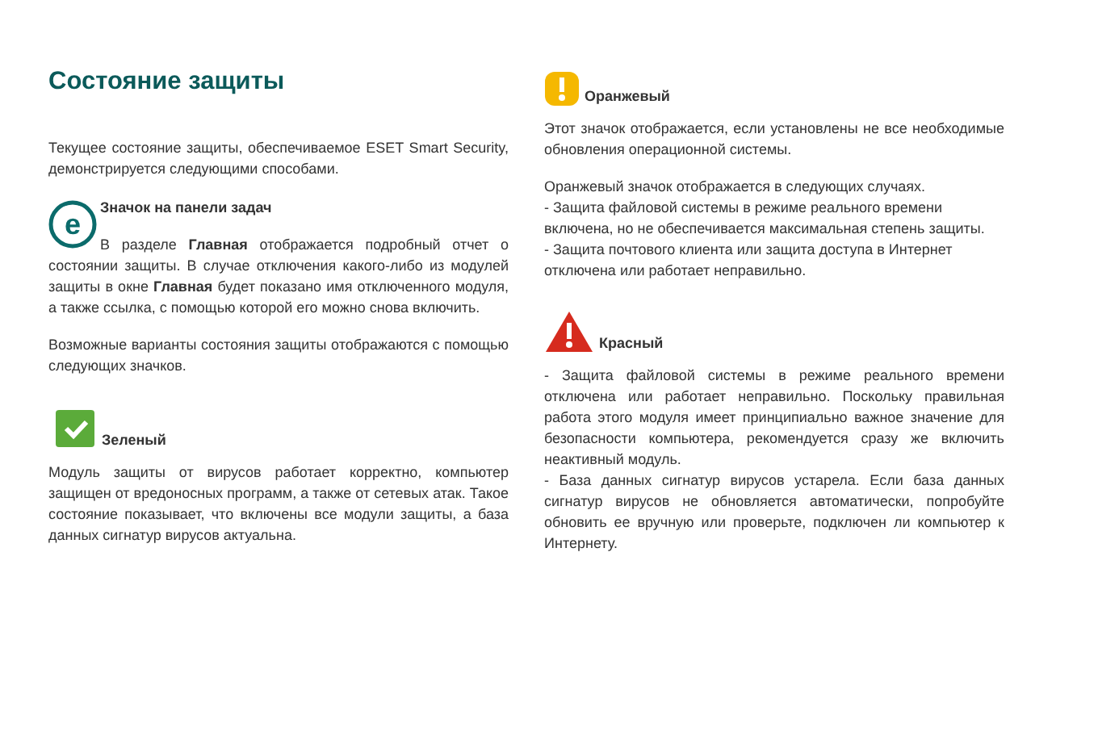Состояние защиты
Текущее состояние защиты, обеспечиваемое ESET Smart Security, демонстрируется следующими способами.
e
Значок на панели задач
В разделе Главная отображается подробный отчет о состоянии защиты. В случае отключения какого-либо из модулей защиты в окне Главная будет показано имя отключенного модуля, а также ссылка, с помощью которой его можно снова включить.
Возможные варианты состояния защиты отображаются с помощью следующих значков.
Зеленый
Модуль защиты от вирусов работает корректно, компьютер защищен от вредоносных программ, а также от сетевых атак. Такое состояние показывает, что включены все модули защиты, а база данных сигнатур вирусов актуальна.
Оранжевый
Этот значок отображается, если установлены не все необходимые обновления операционной системы.
Оранжевый значок отображается в следующих случаях.
- Защита файловой системы в режиме реального времени включена, но не обеспечивается максимальная степень защиты.
- Защита почтового клиента или защита доступа в Интернет отключена или работает неправильно.
Красный
- Защита файловой системы в режиме реального времени отключена или работает неправильно. Поскольку правильная работа этого модуля имеет принципиально важное значение для безопасности компьютера, рекомендуется сразу же включить неактивный модуль.
- База данных сигнатур вирусов устарела. Если база данных сигнатур вирусов не обновляется автоматически, попробуйте обновить ее вручную или проверьте, подключен ли компьютер к Интернету.